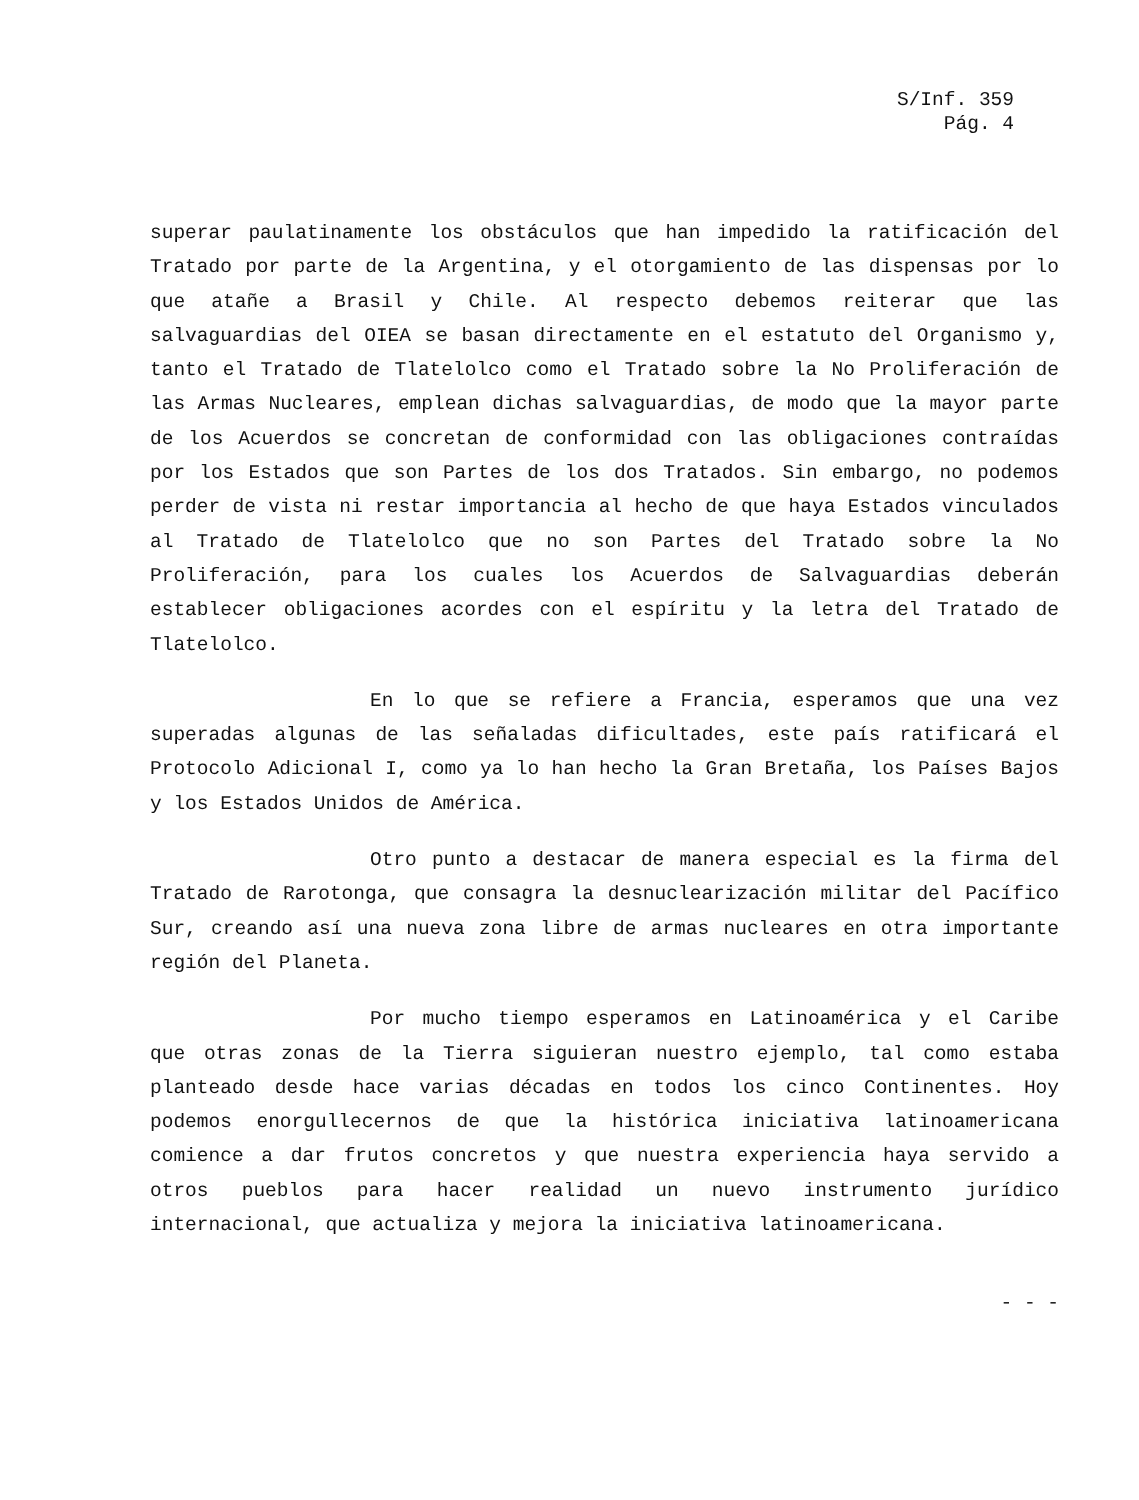S/Inf. 359
Pág. 4
superar paulatinamente los obstáculos que han impedido la ratificación del Tratado por parte de la Argentina, y el otorgamiento de las dispensas por lo que atañe a Brasil y Chile. Al respecto debemos reiterar que las salvaguardias del OIEA se basan directamente en el estatuto del Organismo y, tanto el Tratado de Tlatelolco como el Tratado sobre la No Proliferación de las Armas Nucleares, emplean dichas salvaguardias, de modo que la mayor parte de los Acuerdos se concretan de conformidad con las obligaciones contraídas por los Estados que son Partes de los dos Tratados. Sin embargo, no podemos perder de vista ni restar importancia al hecho de que haya Estados vinculados al Tratado de Tlatelolco que no son Partes del Tratado sobre la No Proliferación, para los cuales los Acuerdos de Salvaguardias deberán establecer obligaciones acordes con el espíritu y la letra del Tratado de Tlatelolco.
En lo que se refiere a Francia, esperamos que una vez superadas algunas de las señaladas dificultades, este país ratificará el Protocolo Adicional I, como ya lo han hecho la Gran Bretaña, los Países Bajos y los Estados Unidos de América.
Otro punto a destacar de manera especial es la firma del Tratado de Rarotonga, que consagra la desnuclearización militar del Pacífico Sur, creando así una nueva zona libre de armas nucleares en otra importante región del Planeta.
Por mucho tiempo esperamos en Latinoamérica y el Caribe que otras zonas de la Tierra siguieran nuestro ejemplo, tal como estaba planteado desde hace varias décadas en todos los cinco Continentes. Hoy podemos enorgullecernos de que la histórica iniciativa latinoamericana comience a dar frutos concretos y que nuestra experiencia haya servido a otros pueblos para hacer realidad un nuevo instrumento jurídico internacional, que actualiza y mejora la iniciativa latinoamericana.
- - -